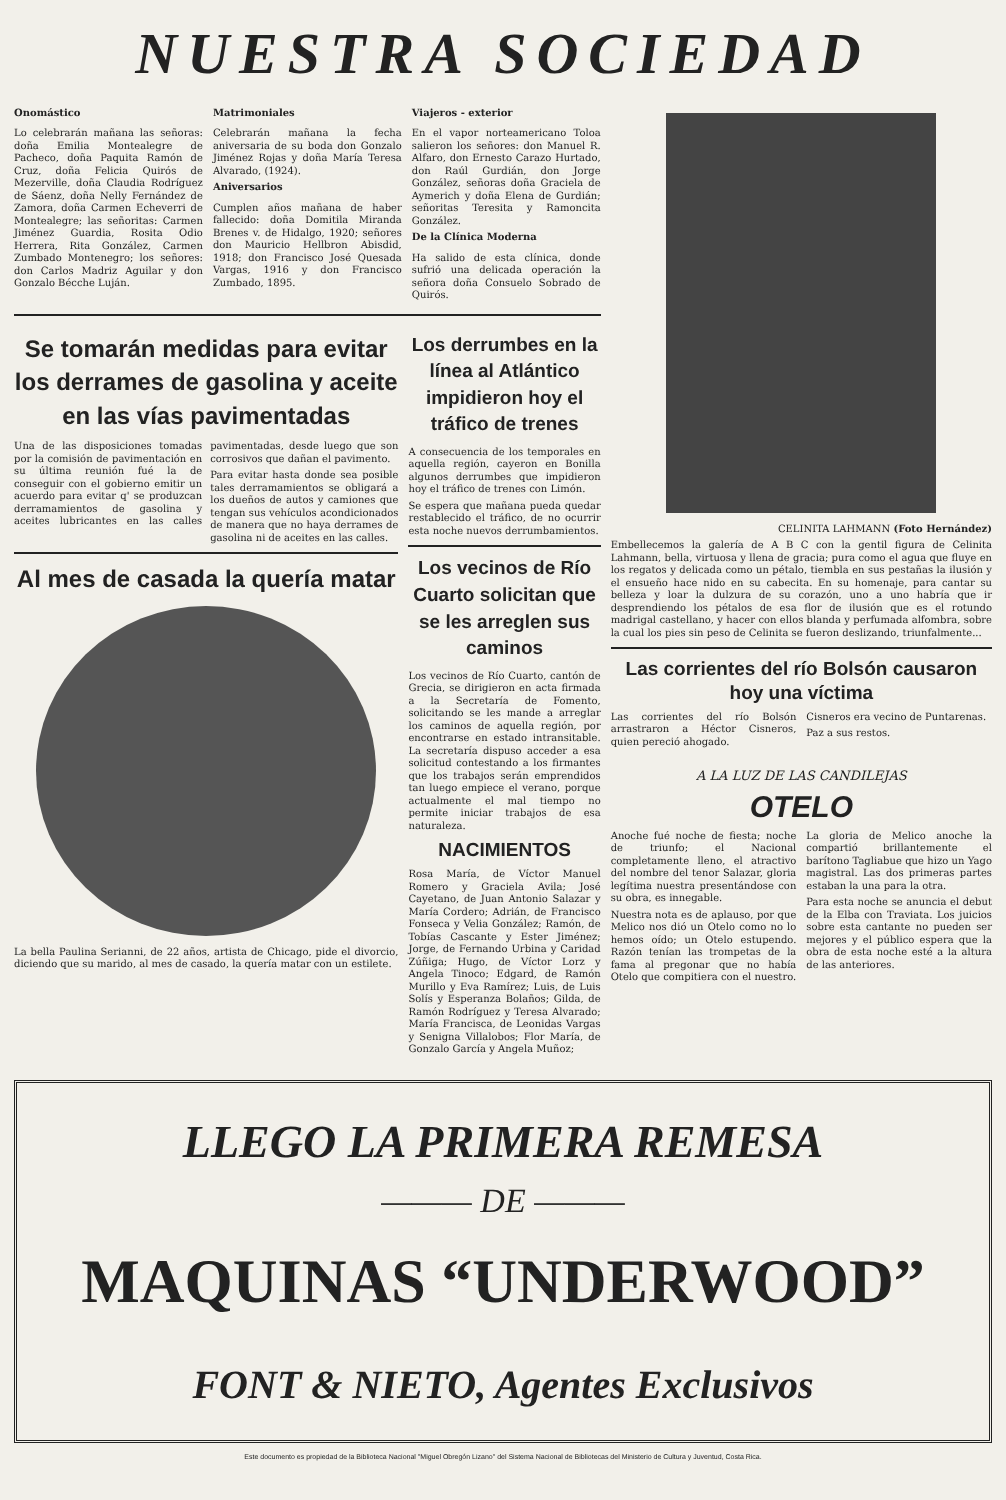NUESTRA SOCIEDAD
Onomástico
Lo celebrarán mañana las señoras: doña Emilia Montealegre de Pacheco, doña Paquita Ramón de Cruz, doña Felicia Quirós de Mezerville, doña Claudia Rodríguez de Sáenz, doña Nelly Fernández de Zamora, doña Carmen Echeverri de Montealegre; las señoritas: Carmen Jiménez Guardia, Rosita Odio Herrera, Rita González, Carmen Zumbado Montenegro; los señores: don Carlos Madriz Aguilar y don Gonzalo Bécche Luján.
Matrimoniales
Celebrarán mañana la fecha aniversaria de su boda don Gonzalo Jiménez Rojas y doña María Teresa Alvarado, (1924).
Aniversarios
Cumplen años mañana de haber fallecido: doña Domitila Miranda Brenes v. de Hidalgo, 1920; señores don Mauricio Hellbron Abisdid, 1918; don Francisco José Quesada Vargas, 1916 y don Francisco Zumbado, 1895.
Viajeros - exterior
En el vapor norteamericano Toloa salieron los señores: don Manuel R. Alfaro, don Ernesto Carazo Hurtado, don Raúl Gurdián, don Jorge González, señoras doña Graciela de Aymerich y doña Elena de Gurdián; señoritas Teresita y Ramoncita González.
De la Clínica Moderna
Ha salido de esta clínica, donde sufrió una delicada operación la señora doña Consuelo Sobrado de Quirós.
Se tomarán medidas para evitar los derrames de gasolina y aceite en las vías pavimentadas
Una de las disposiciones tomadas por la comisión de pavimentación en su última reunión fué la de conseguir con el gobierno emitir un acuerdo para evitar q' se produzcan derramamientos de gasolina y aceites lubricantes en las calles pavimentadas, desde luego que son corrosivos que dañan el pavimento.
Para evitar hasta donde sea posible tales derramamientos se obligará a los dueños de autos y camiones que tengan sus vehículos acondicionados de manera que no haya derrames de gasolina ni de aceites en las calles.
Al mes de casada la quería matar
La bella Paulina Serianni, de 22 años, artista de Chicago, pide el divorcio, diciendo que su marido, al mes de casado, la quería matar con un estilete.
Los derrumbes en la línea al Atlántico impidieron hoy el tráfico de trenes
A consecuencia de los temporales en aquella región, cayeron en Bonilla algunos derrumbes que impidieron hoy el tráfico de trenes con Limón.
Se espera que mañana pueda quedar restablecido el tráfico, de no ocurrir esta noche nuevos derrumbamientos.
Los vecinos de Río Cuarto solicitan que se les arreglen sus caminos
Los vecinos de Río Cuarto, cantón de Grecia, se dirigieron en acta firmada a la Secretaría de Fomento, solicitando se les mande a arreglar los caminos de aquella región, por encontrarse en estado intransitable. La secretaría dispuso acceder a esa solicitud contestando a los firmantes que los trabajos serán emprendidos tan luego empiece el verano, porque actualmente el mal tiempo no permite iniciar trabajos de esa naturaleza.
NACIMIENTOS
Rosa María, de Víctor Manuel Romero y Graciela Avila; José Cayetano, de Juan Antonio Salazar y María Cordero; Adrián, de Francisco Fonseca y Velia González; Ramón, de Tobías Cascante y Ester Jiménez; Jorge, de Fernando Urbina y Caridad Zúñiga; Hugo, de Víctor Lorz y Angela Tinoco; Edgard, de Ramón Murillo y Eva Ramírez; Luis, de Luis Solís y Esperanza Bolaños; Gilda, de Ramón Rodríguez y Teresa Alvarado; María Francisca, de Leonidas Vargas y Senigna Villalobos; Flor María, de Gonzalo García y Angela Muñoz;
CELINITA LAHMANN (Foto Hernández)
Embellecemos la galería de A B C con la gentil figura de Celinita Lahmann, bella, virtuosa y llena de gracia; pura como el agua que fluye en los regatos y delicada como un pétalo, tiembla en sus pestañas la ilusión y el ensueño hace nido en su cabecita. En su homenaje, para cantar su belleza y loar la dulzura de su corazón, uno a uno habría que ir desprendiendo los pétalos de esa flor de ilusión que es el rotundo madrigal castellano, y hacer con ellos blanda y perfumada alfombra, sobre la cual los pies sin peso de Celinita se fueron deslizando, triunfalmente...
Las corrientes del río Bolsón causaron hoy una víctima
Las corrientes del río Bolsón arrastraron a Héctor Cisneros, quien pereció ahogado.
Cisneros era vecino de Puntarenas.
Paz a sus restos.
A LA LUZ DE LAS CANDILEJAS
OTELO
Anoche fué noche de fiesta; noche de triunfo; el Nacional completamente lleno, el atractivo del nombre del tenor Salazar, gloria legítima nuestra presentándose con su obra, es innegable.
Nuestra nota es de aplauso, por que Melico nos dió un Otelo como no lo hemos oído; un Otelo estupendo. Razón tenían las trompetas de la fama al pregonar que no había Otelo que compitiera con el nuestro.
La gloria de Melico anoche la compartió brillantemente el barítono Tagliabue que hizo un Yago magistral. Las dos primeras partes estaban la una para la otra.
Para esta noche se anuncia el debut de la Elba con Traviata. Los juicios sobre esta cantante no pueden ser mejores y el público espera que la obra de esta noche esté a la altura de las anteriores.
LLEGO LA PRIMERA REMESA
——— DE ———
MAQUINAS “UNDERWOOD”
FONT & NIETO, Agentes Exclusivos
Este documento es propiedad de la Biblioteca Nacional "Miguel Obregón Lizano" del Sistema Nacional de Bibliotecas del Ministerio de Cultura y Juventud, Costa Rica.